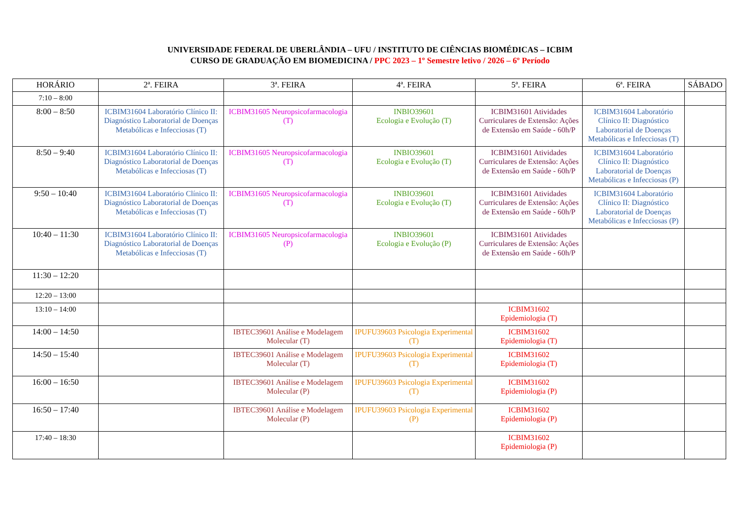UNIVERSIDADE FEDERAL DE UBERLÂNDIA – UFU / INSTITUTO DE CIÊNCIAS BIOMÉDICAS – ICBIM
CURSO DE GRADUAÇÃO EM BIOMEDICINA / PPC 2023 – 1º Semestre letivo / 2026 – 6º Período
| HORÁRIO | 2ª. FEIRA | 3ª. FEIRA | 4ª. FEIRA | 5ª. FEIRA | 6ª. FEIRA | SÁBADO |
| --- | --- | --- | --- | --- | --- | --- |
| 7:10 – 8:00 | | | | | | |
| 8:00 – 8:50 | ICBIM31604 Laboratório Clínico II: Diagnóstico Laboratorial de Doenças Metabólicas e Infecciosas (T) | ICBIM31605 Neuropsicofarmacologia (T) | INBIO39601 Ecologia e Evolução (T) | ICBIM31601 Atividades Curriculares de Extensão: Ações de Extensão em Saúde - 60h/P | ICBIM31604 Laboratório Clínico II: Diagnóstico Laboratorial de Doenças Metabólicas e Infecciosas (T) | |
| 8:50 – 9:40 | ICBIM31604 Laboratório Clínico II: Diagnóstico Laboratorial de Doenças Metabólicas e Infecciosas (T) | ICBIM31605 Neuropsicofarmacologia (T) | INBIO39601 Ecologia e Evolução (T) | ICBIM31601 Atividades Curriculares de Extensão: Ações de Extensão em Saúde - 60h/P | ICBIM31604 Laboratório Clínico II: Diagnóstico Laboratorial de Doenças Metabólicas e Infecciosas (P) | |
| 9:50 – 10:40 | ICBIM31604 Laboratório Clínico II: Diagnóstico Laboratorial de Doenças Metabólicas e Infecciosas (T) | ICBIM31605 Neuropsicofarmacologia (T) | INBIO39601 Ecologia e Evolução (T) | ICBIM31601 Atividades Curriculares de Extensão: Ações de Extensão em Saúde - 60h/P | ICBIM31604 Laboratório Clínico II: Diagnóstico Laboratorial de Doenças Metabólicas e Infecciosas (P) | |
| 10:40 – 11:30 | ICBIM31604 Laboratório Clínico II: Diagnóstico Laboratorial de Doenças Metabólicas e Infecciosas (T) | ICBIM31605 Neuropsicofarmacologia (P) | INBIO39601 Ecologia e Evolução (P) | ICBIM31601 Atividades Curriculares de Extensão: Ações de Extensão em Saúde - 60h/P | | |
| 11:30 – 12:20 | | | | | | |
| 12:20 – 13:00 | | | | | | |
| 13:10 – 14:00 | | | | ICBIM31602 Epidemiologia (T) | | |
| 14:00 – 14:50 | | IBTEC39601 Análise e Modelagem Molecular (T) | IPUFU39603 Psicologia Experimental (T) | ICBIM31602 Epidemiologia (T) | | |
| 14:50 – 15:40 | | IBTEC39601 Análise e Modelagem Molecular (T) | IPUFU39603 Psicologia Experimental (T) | ICBIM31602 Epidemiologia (T) | | |
| 16:00 – 16:50 | | IBTEC39601 Análise e Modelagem Molecular (P) | IPUFU39603 Psicologia Experimental (T) | ICBIM31602 Epidemiologia (P) | | |
| 16:50 – 17:40 | | IBTEC39601 Análise e Modelagem Molecular (P) | IPUFU39603 Psicologia Experimental (P) | ICBIM31602 Epidemiologia (P) | | |
| 17:40 – 18:30 | | | | ICBIM31602 Epidemiologia (P) | | |